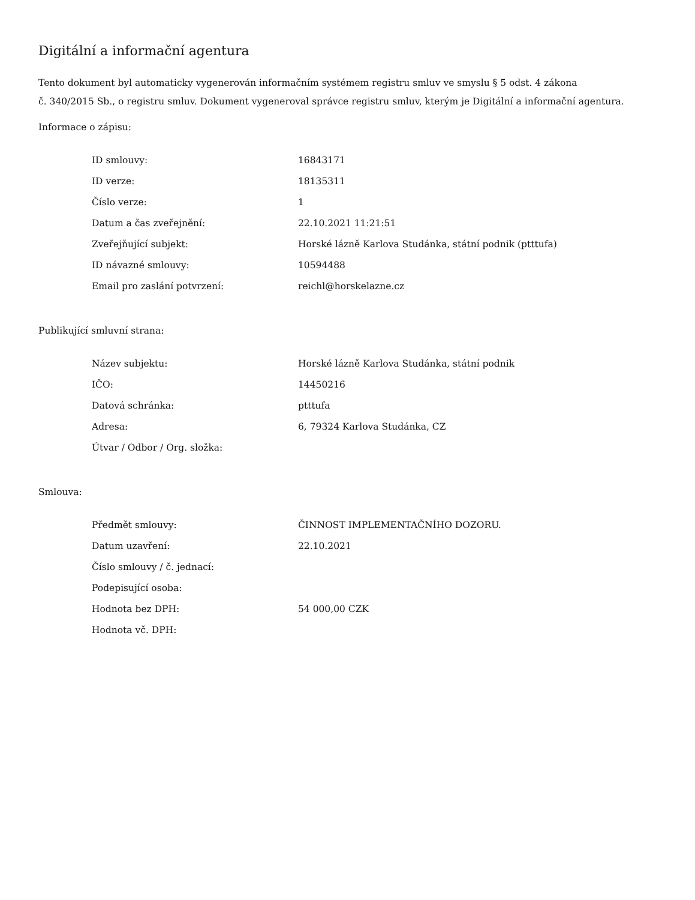Digitální a informační agentura
Tento dokument byl automaticky vygenerován informačním systémem registru smluv ve smyslu § 5 odst. 4 zákona
č. 340/2015 Sb., o registru smluv. Dokument vygeneroval správce registru smluv, kterým je Digitální a informační agentura.
Informace o zápisu:
| ID smlouvy: | 16843171 |
| ID verze: | 18135311 |
| Číslo verze: | 1 |
| Datum a čas zveřejnění: | 22.10.2021 11:21:51 |
| Zveřejňující subjekt: | Horské lázně Karlova Studánka, státní podnik (ptttufa) |
| ID návazné smlouvy: | 10594488 |
| Email pro zaslání potvrzení: | reichl@horskelazne.cz |
Publikující smluvní strana:
| Název subjektu: | Horské lázně Karlova Studánka, státní podnik |
| IČO: | 14450216 |
| Datová schránka: | ptttufa |
| Adresa: | 6, 79324 Karlova Studánka, CZ |
| Útvar / Odbor / Org. složka: | |
Smlouva:
| Předmět smlouvy: | ČINNOST IMPLEMENTAČNÍHO DOZORU. |
| Datum uzavření: | 22.10.2021 |
| Číslo smlouvy / č. jednací: | |
| Podepisující osoba: | |
| Hodnota bez DPH: | 54 000,00 CZK |
| Hodnota vč. DPH: | |